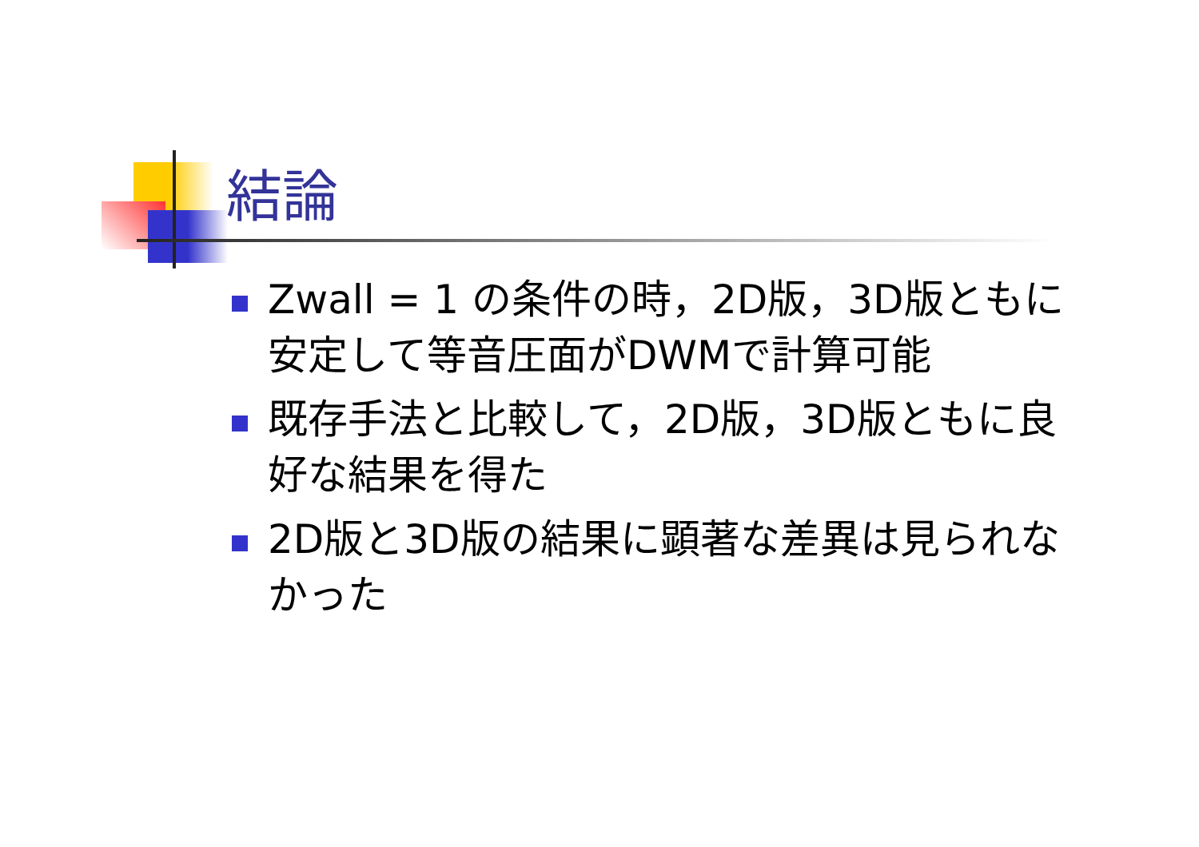結論
Zwall = 1 の条件の時，2D版，3D版ともに安定して等音圧面がDWMで計算可能
既存手法と比較して，2D版，3D版ともに良好な結果を得た
2D版と3D版の結果に顕著な差異は見られなかった